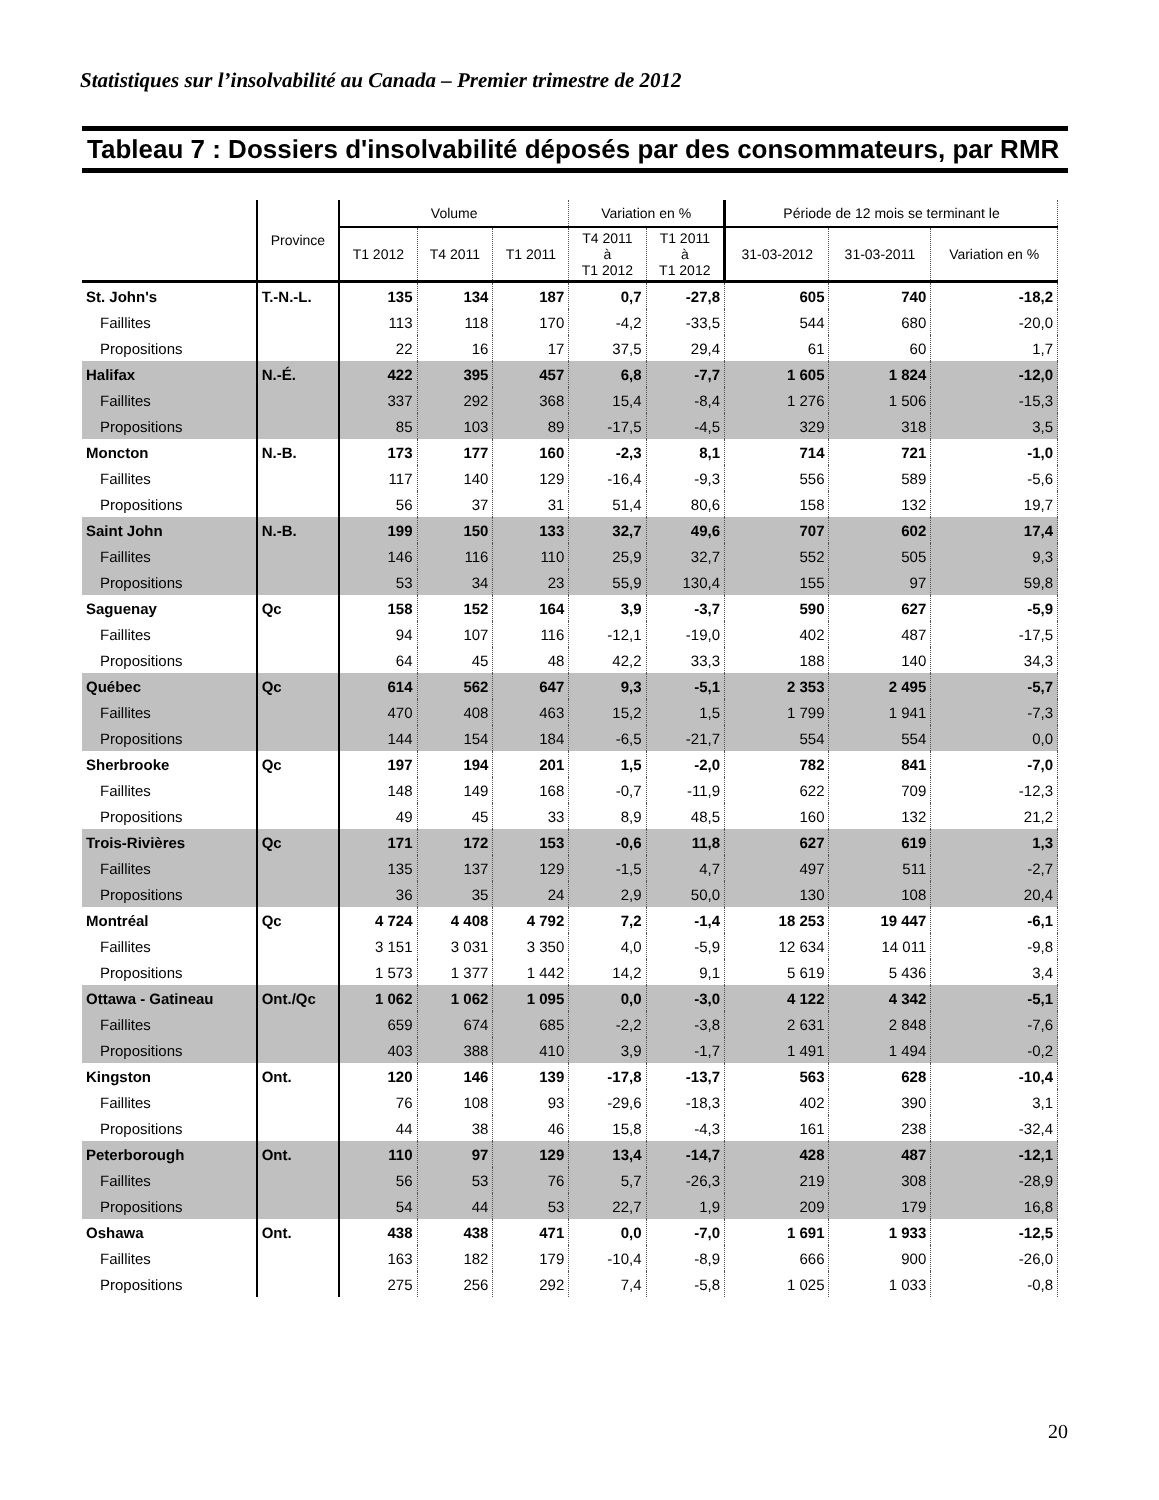Statistiques sur l’insolvabilité au Canada – Premier trimestre de 2012
Tableau 7 : Dossiers d'insolvabilité déposés par des consommateurs, par RMR
| | Province | Volume | | | Variation en % | | Période de 12 mois se terminant le | | |
| --- | --- | --- | --- | --- | --- | --- | --- | --- | --- |
| | | T1 2012 | T4 2011 | T1 2011 | T4 2011 à T1 2012 | T1 2011 à T1 2012 | 31-03-2012 | 31-03-2011 | Variation en % |
| St. John's | T.-N.-L. | 135 | 134 | 187 | 0,7 | -27,8 | 605 | 740 | -18,2 |
| Faillites | | 113 | 118 | 170 | -4,2 | -33,5 | 544 | 680 | -20,0 |
| Propositions | | 22 | 16 | 17 | 37,5 | 29,4 | 61 | 60 | 1,7 |
| Halifax | N.-É. | 422 | 395 | 457 | 6,8 | -7,7 | 1 605 | 1 824 | -12,0 |
| Faillites | | 337 | 292 | 368 | 15,4 | -8,4 | 1 276 | 1 506 | -15,3 |
| Propositions | | 85 | 103 | 89 | -17,5 | -4,5 | 329 | 318 | 3,5 |
| Moncton | N.-B. | 173 | 177 | 160 | -2,3 | 8,1 | 714 | 721 | -1,0 |
| Faillites | | 117 | 140 | 129 | -16,4 | -9,3 | 556 | 589 | -5,6 |
| Propositions | | 56 | 37 | 31 | 51,4 | 80,6 | 158 | 132 | 19,7 |
| Saint John | N.-B. | 199 | 150 | 133 | 32,7 | 49,6 | 707 | 602 | 17,4 |
| Faillites | | 146 | 116 | 110 | 25,9 | 32,7 | 552 | 505 | 9,3 |
| Propositions | | 53 | 34 | 23 | 55,9 | 130,4 | 155 | 97 | 59,8 |
| Saguenay | Qc | 158 | 152 | 164 | 3,9 | -3,7 | 590 | 627 | -5,9 |
| Faillites | | 94 | 107 | 116 | -12,1 | -19,0 | 402 | 487 | -17,5 |
| Propositions | | 64 | 45 | 48 | 42,2 | 33,3 | 188 | 140 | 34,3 |
| Québec | Qc | 614 | 562 | 647 | 9,3 | -5,1 | 2 353 | 2 495 | -5,7 |
| Faillites | | 470 | 408 | 463 | 15,2 | 1,5 | 1 799 | 1 941 | -7,3 |
| Propositions | | 144 | 154 | 184 | -6,5 | -21,7 | 554 | 554 | 0,0 |
| Sherbrooke | Qc | 197 | 194 | 201 | 1,5 | -2,0 | 782 | 841 | -7,0 |
| Faillites | | 148 | 149 | 168 | -0,7 | -11,9 | 622 | 709 | -12,3 |
| Propositions | | 49 | 45 | 33 | 8,9 | 48,5 | 160 | 132 | 21,2 |
| Trois-Rivières | Qc | 171 | 172 | 153 | -0,6 | 11,8 | 627 | 619 | 1,3 |
| Faillites | | 135 | 137 | 129 | -1,5 | 4,7 | 497 | 511 | -2,7 |
| Propositions | | 36 | 35 | 24 | 2,9 | 50,0 | 130 | 108 | 20,4 |
| Montréal | Qc | 4 724 | 4 408 | 4 792 | 7,2 | -1,4 | 18 253 | 19 447 | -6,1 |
| Faillites | | 3 151 | 3 031 | 3 350 | 4,0 | -5,9 | 12 634 | 14 011 | -9,8 |
| Propositions | | 1 573 | 1 377 | 1 442 | 14,2 | 9,1 | 5 619 | 5 436 | 3,4 |
| Ottawa - Gatineau | Ont./Qc | 1 062 | 1 062 | 1 095 | 0,0 | -3,0 | 4 122 | 4 342 | -5,1 |
| Faillites | | 659 | 674 | 685 | -2,2 | -3,8 | 2 631 | 2 848 | -7,6 |
| Propositions | | 403 | 388 | 410 | 3,9 | -1,7 | 1 491 | 1 494 | -0,2 |
| Kingston | Ont. | 120 | 146 | 139 | -17,8 | -13,7 | 563 | 628 | -10,4 |
| Faillites | | 76 | 108 | 93 | -29,6 | -18,3 | 402 | 390 | 3,1 |
| Propositions | | 44 | 38 | 46 | 15,8 | -4,3 | 161 | 238 | -32,4 |
| Peterborough | Ont. | 110 | 97 | 129 | 13,4 | -14,7 | 428 | 487 | -12,1 |
| Faillites | | 56 | 53 | 76 | 5,7 | -26,3 | 219 | 308 | -28,9 |
| Propositions | | 54 | 44 | 53 | 22,7 | 1,9 | 209 | 179 | 16,8 |
| Oshawa | Ont. | 438 | 438 | 471 | 0,0 | -7,0 | 1 691 | 1 933 | -12,5 |
| Faillites | | 163 | 182 | 179 | -10,4 | -8,9 | 666 | 900 | -26,0 |
| Propositions | | 275 | 256 | 292 | 7,4 | -5,8 | 1 025 | 1 033 | -0,8 |
20